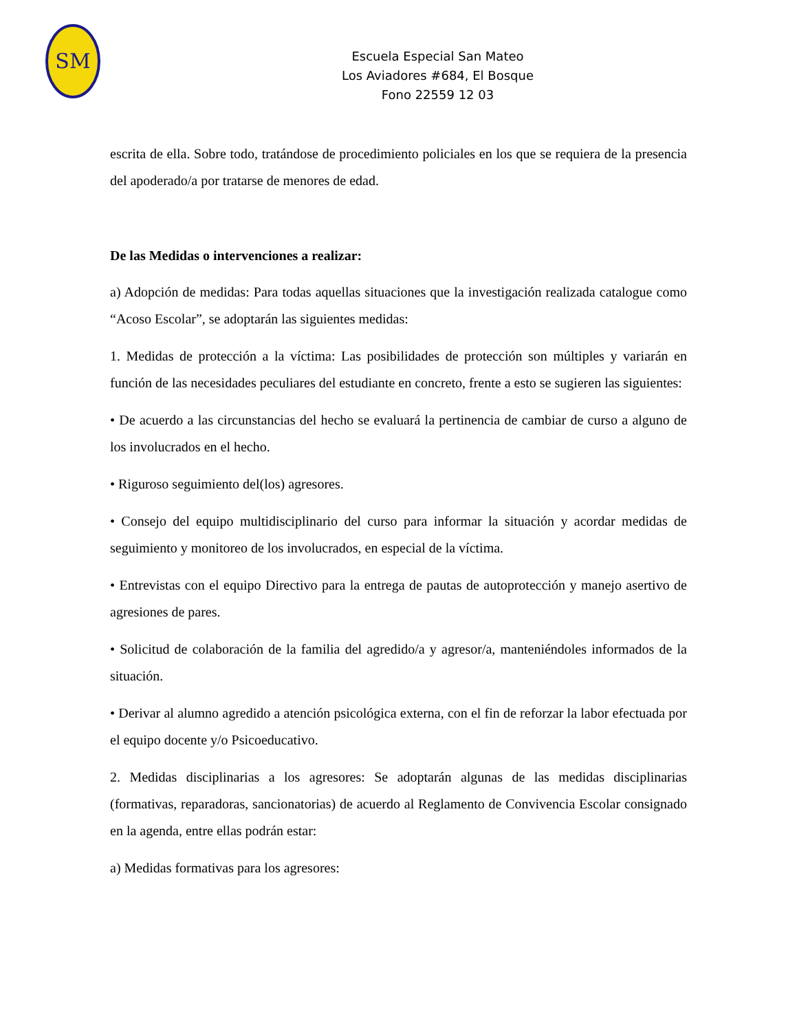SM
Escuela Especial San Mateo
Los Aviadores #684, El Bosque
Fono 22559 12 03
escrita de ella. Sobre todo, tratándose de procedimiento policiales en los que se requiera de la presencia del apoderado/a por tratarse de menores de edad.
De las Medidas o intervenciones a realizar:
a) Adopción de medidas: Para todas aquellas situaciones que la investigación realizada catalogue como “Acoso Escolar”, se adoptarán las siguientes medidas:
1. Medidas de protección a la víctima: Las posibilidades de protección son múltiples y variarán en función de las necesidades peculiares del estudiante en concreto, frente a esto se sugieren las siguientes:
• De acuerdo a las circunstancias del hecho se evaluará la pertinencia de cambiar de curso a alguno de los involucrados en el hecho.
• Riguroso seguimiento del(los) agresores.
• Consejo del equipo multidisciplinario del curso para informar la situación y acordar medidas de seguimiento y monitoreo de los involucrados, en especial de la víctima.
• Entrevistas con el equipo Directivo para la entrega de pautas de autoprotección y manejo asertivo de agresiones de pares.
• Solicitud de colaboración de la familia del agredido/a y agresor/a, manteniéndoles informados de la situación.
• Derivar al alumno agredido a atención psicológica externa, con el fin de reforzar la labor efectuada por el equipo docente y/o Psicoeducativo.
2. Medidas disciplinarias a los agresores: Se adoptarán algunas de las medidas disciplinarias (formativas, reparadoras, sancionatorias) de acuerdo al Reglamento de Convivencia Escolar consignado en la agenda, entre ellas podrán estar:
a) Medidas formativas para los agresores: